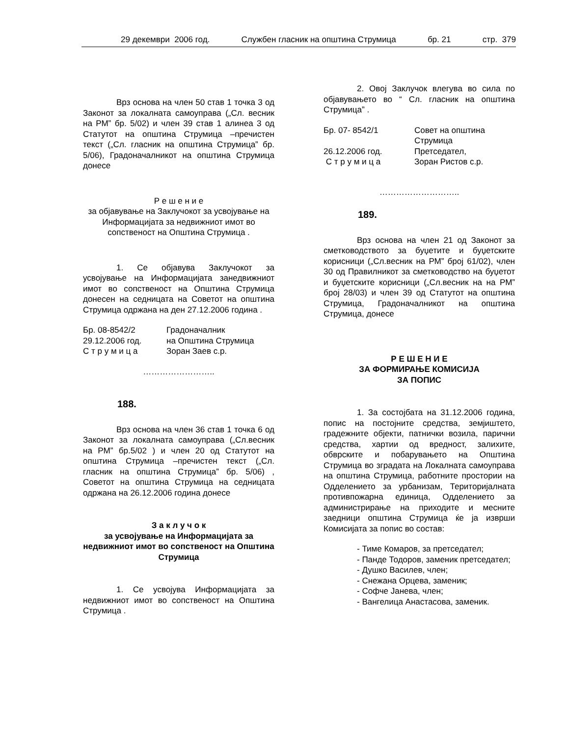29 декември 2006 год. Службен гласник на општина Струмица бр. 21 стр. 379
Врз основа на член 50 став 1 точка 3 од Законот за локалната самоуправа („Сл. весник на РМ” бр. 5/02) и член 39 став 1 алинеа 3 од Статутот на општина Струмица –пречистен текст („Сл. гласник на општина Струмица” бр. 5/06), Градоначалникот на општина Струмица донесе
Р е ш е н и е
за објавување на Заклучокот за усвојување на Информацијата за недвижниот имот во сопственост на Општина Струмица .
1. Се објавува Заклучокот за усвојување на Информацијата занедвижниот имот во сопственост на Општина Струмица донесен на седницата на Советот на општина Струмица одржана на ден 27.12.2006 година .
Бр. 08-8542/2 Градоначалник 29.12.2006 год. на Општина Струмица С т р у м и ц а Зоран Заев с.р.
……………………..
188.
Врз основа на член 36 став 1 точка 6 од Законот за локалната самоуправа („Сл.весник на РМ” бр.5/02 ) и член 20 од Статутот на општина Струмица –пречистен текст („Сл. гласник на општина Струмица” бр. 5/06) , Советот на општина Струмица на седницата одржана на 26.12.2006 година донесе
З а к л у ч о к
за усвојување на Информацијата за недвижниот имот во сопственост на Општина Струмица
1. Се усвојува Информацијата за недвижниот имот во сопственост на Општина Струмица .
2. Овој Заклучок влегува во сила по објавувањето во “ Сл. гласник на општина Струмица” .
Бр. 07- 8542/1 Совет на општина Струмица 26.12.2006 год. Претседател, С т р у м и ц а Зоран Ристов с.р.
………………………..
189.
Врз основа на член 21 од Законот за сметководството за буџетите и буџетските корисници („Сл.весник на РМ” број 61/02), член 30 од Правилникот за сметководство на буџетот и буџетските корисници („Сл.весник на на РМ” број 28/03) и член 39 од Статутот на општина Струмица, Градоначалникот на општина Струмица, донесе
Р Е Ш Е Н И Е
ЗА ФОРМИРАЊЕ КОМИСИЈА
ЗА ПОПИС
1. За состојбата на 31.12.2006 година, попис на постојните средства, земјиштето, градежните објекти, патнички возила, парични средства, хартии од вредност, залихите, обврските и побарувањето на Општина Струмица во зградата на Локалната самоуправа на општина Струмица, работните простории на Одделението за урбанизам, Територијалната противпожарна единица, Одделението за администрирање на приходите и месните заедници општина Струмица ќе ја изврши Комисијата за попис во состав:
- Тиме Комаров, за претседател;
- Панде Тодоров, заменик претседател;
- Душко Василев, член;
- Снежана Орцева, заменик;
- Софче Јанева, член;
- Вангелица Анастасова, заменик.